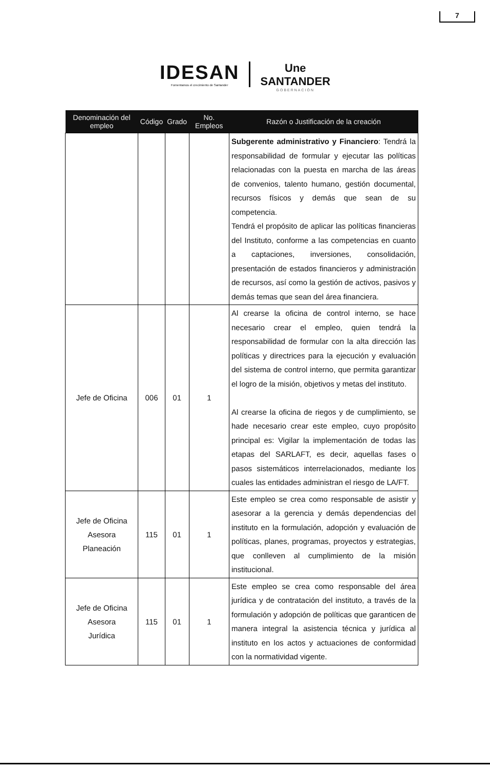7
IDESAN
Fomentamos el crecimiento de Santander
Une
SANTANDER
GOBERNACIÓN
| Denominación del empleo | Código | Grado | No. Empleos | Razón o Justificación de la creación |
| --- | --- | --- | --- | --- |
| | | | | Subgerente administrativo y Financiero : Tendrá la responsabilidad de formular y ejecutar las políticas relacionadas con la puesta en marcha de las áreas de convenios, talento humano, gestión documental, recursos físicos y demás que sean de su competencia. Tendrá el propósito de aplicar las políticas financieras del Instituto, conforme a las competencias en cuanto a captaciones, inversiones, consolidación, presentación de estados financieros y administración de recursos, así como la gestión de activos, pasivos y demás temas que sean del área financiera. |
| Jefe de Oficina | 006 | 01 | 1 | Al crearse la oficina de control interno, se hace necesario crear el empleo, quien tendrá la responsabilidad de formular con la alta dirección las políticas y directrices para la ejecución y evaluación del sistema de control interno, que permita garantizar el logro de la misión, objetivos y metas del instituto. Al crearse la oficina de riegos y de cumplimiento, se hade necesario crear este empleo, cuyo propósito principal es: Vigilar la implementación de todas las etapas del SARLAFT, es decir, aquellas fases o pasos sistemáticos interrelacionados, mediante los cuales las entidades administran el riesgo de LA/FT. |
| Jefe de Oficina Asesora Planeación | 115 | 01 | 1 | Este empleo se crea como responsable de asistir y asesorar a la gerencia y demás dependencias del instituto en la formulación, adopción y evaluación de políticas, planes, programas, proyectos y estrategias, que conlleven al cumplimiento de la misión institucional. |
| Jefe de Oficina Asesora Jurídica | 115 | 01 | 1 | Este empleo se crea como responsable del área jurídica y de contratación del instituto, a través de la formulación y adopción de políticas que garanticen de manera integral la asistencia técnica y jurídica al instituto en los actos y actuaciones de conformidad con la normatividad vigente. |